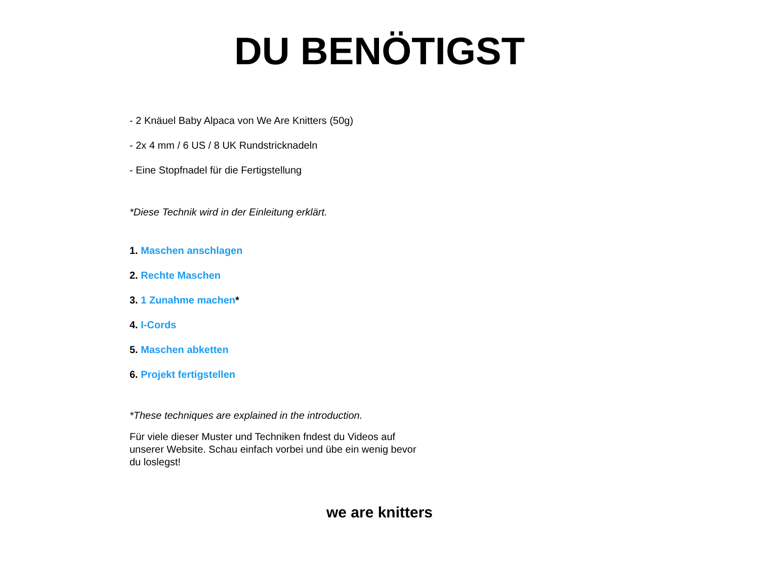DU BENÖTIGST
- 2 Knäuel Baby Alpaca von We Are Knitters (50g)
- 2x 4 mm / 6 US / 8 UK Rundstricknadeln
- Eine Stopfnadel für die Fertigstellung
*Diese Technik wird in der Einleitung erklärt.
1. Maschen anschlagen
2. Rechte Maschen
3. 1 Zunahme machen*
4. I-Cords
5. Maschen abketten
6. Projekt fertigstellen
*These techniques are explained in the introduction.
Für viele dieser Muster und Techniken fndest du Videos auf unserer Website. Schau einfach vorbei und übe ein wenig bevor du loslegst!
we are knitters